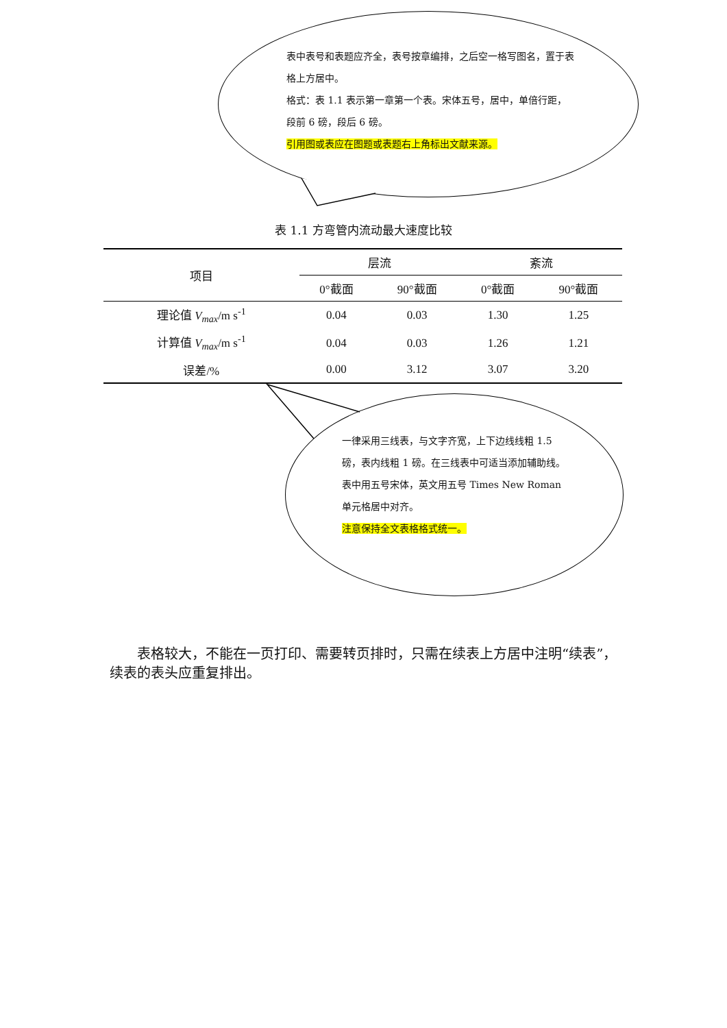表中表号和表题应齐全，表号按章编排，之后空一格写图名，置于表格上方居中。
格式：表 1.1 表示第一章第一个表。宋体五号，居中，单倍行距，段前 6 磅，段后 6 磅。
引用图或表应在图题或表题右上角标出文献来源。
表 1.1 方弯管内流动最大速度比较
| 项目 | 层流 | | 紊流 | |
| --- | --- | --- | --- | --- |
| | 0°截面 | 90°截面 | 0°截面 | 90°截面 |
| 理论值 V<sub>max</sub> /m s<sup>-1</sup> | 0.04 | 0.03 | 1.30 | 1.25 |
| 计算值 V<sub>max</sub> /m s<sup>-1</sup> | 0.04 | 0.03 | 1.26 | 1.21 |
| 误差/% | 0.00 | 3.12 | 3.07 | 3.20 |
一律采用三线表，与文字齐宽，上下边线线粗 1.5 磅，表内线粗 1 磅。在三线表中可适当添加辅助线。
表中用五号宋体，英文用五号 Times New Roman 单元格居中对齐。
注意保持全文表格格式统一。
表格较大，不能在一页打印、需要转页排时，只需在续表上方居中注明“续表”，续表的表头应重复排出。